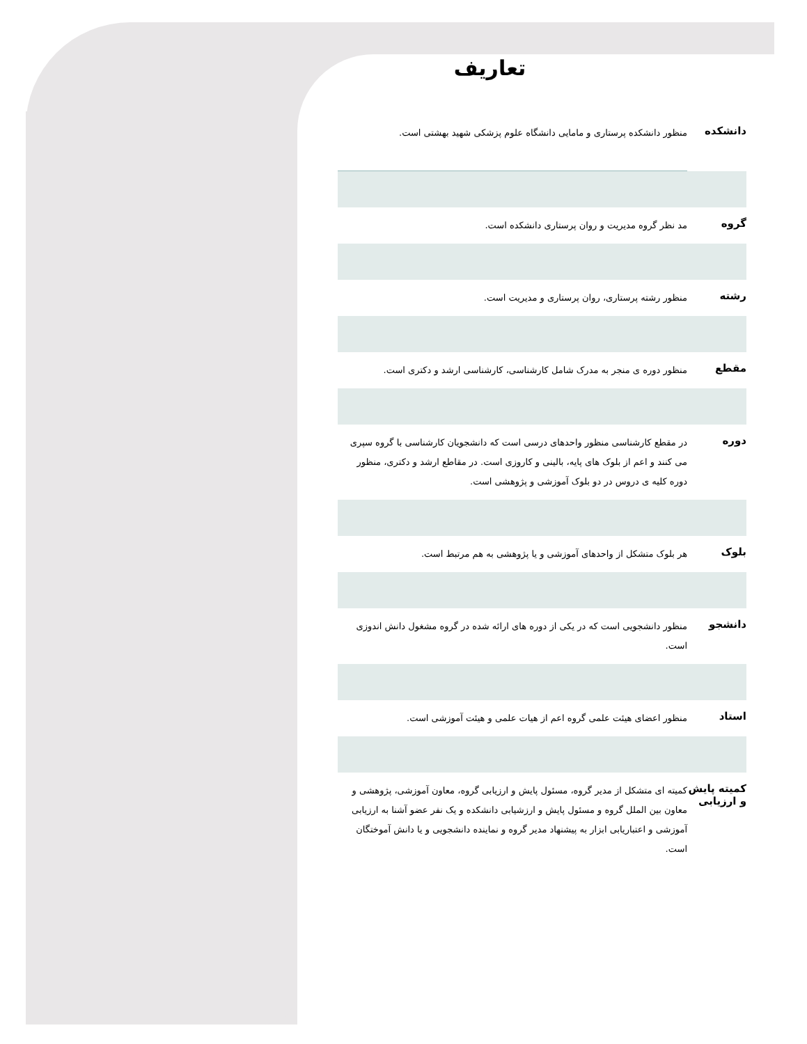تعاریف
| دانشکده | منظور دانشکده پرستاری و مامایی دانشگاه علوم پزشکی شهید بهشتی است. |
| گروه | مد نظر گروه مدیریت و روان پرستاری دانشکده است. |
| رشته | منظور رشته پرستاری، روان پرستاری و مدیریت است. |
| مقطع | منظور دوره ی منجر به مدرک شامل کارشناسی، کارشناسی ارشد و دکتری است. |
| دوره | در مقطع کارشناسی منظور واحدهای درسی است که دانشجویان کارشناسی با گروه سپری می کنند و اعم از بلوک های پایه، بالینی و کاروزی است. در مقاطع ارشد و دکتری، منظور دوره کلیه ی دروس در دو بلوک آموزشی و پژوهشی است. |
| بلوک | هر بلوک متشکل از واحدهای آموزشی و یا پژوهشی به هم مرتبط است. |
| دانشجو | منظور دانشجویی است که در یکی از دوره های ارائه شده در گروه مشغول دانش اندوزی است. |
| استاد | منظور اعضای هیئت علمی گروه اعم از هیات علمی و هیئت آموزشی است. |
| کمیته پایش و ارزیابی | کمیته ای متشکل از مدیر گروه، مسئول پایش و ارزیابی گروه، معاون آموزشی، پژوهشی و معاون بین الملل گروه و مسئول پایش و ارزشیابی دانشکده و یک نفر عضو آشنا به ارزیابی آموزشی و اعتباریابی ابزار به پیشنهاد مدیر گروه و نماینده دانشجویی و یا دانش آموختگان است. |